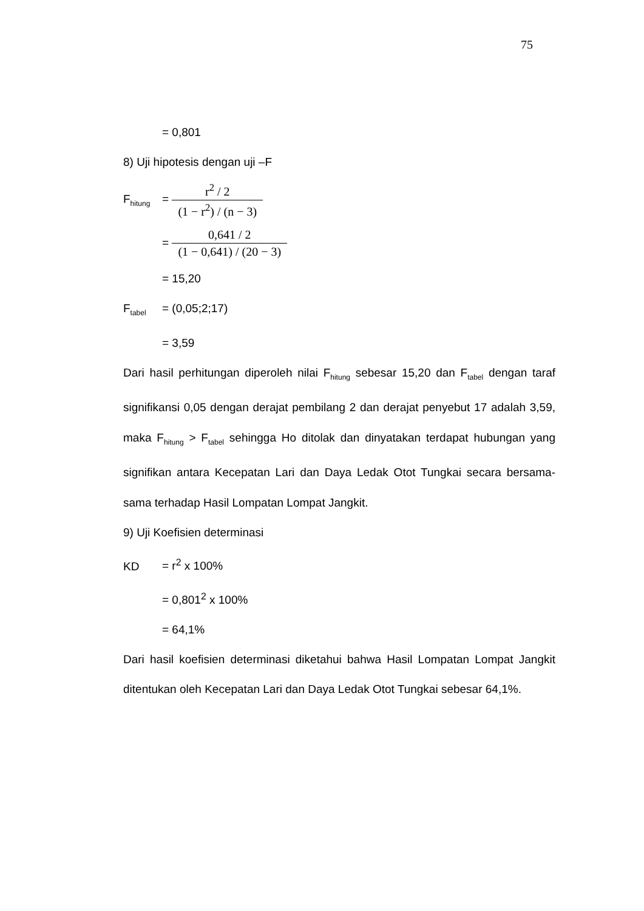75
= 0,801
8) Uji hipotesis dengan uji –F
F<sub>hitung</sub> =
r<sup>2</sup> / 2
(1 − r<sup>2</sup>) / (n − 3)
=
0,641 / 2
(1 − 0,641) / (20 − 3)
= 15,20
F<sub>tabel</sub> = (0,05;2;17)
= 3,59
Dari hasil perhitungan diperoleh nilai F<sub>hitung</sub> sebesar 15,20 dan F<sub>tabel</sub> dengan taraf signifikansi 0,05 dengan derajat pembilang 2 dan derajat penyebut 17 adalah 3,59, maka F<sub>hitung</sub> > F<sub>tabel</sub> sehingga Ho ditolak dan dinyatakan terdapat hubungan yang signifikan antara Kecepatan Lari dan Daya Ledak Otot Tungkai secara bersama-sama terhadap Hasil Lompatan Lompat Jangkit.
9) Uji Koefisien determinasi
KD = r<sup>2</sup> x 100%
= 0,801<sup>2</sup> x 100%
= 64,1%
Dari hasil koefisien determinasi diketahui bahwa Hasil Lompatan Lompat Jangkit ditentukan oleh Kecepatan Lari dan Daya Ledak Otot Tungkai sebesar 64,1%.